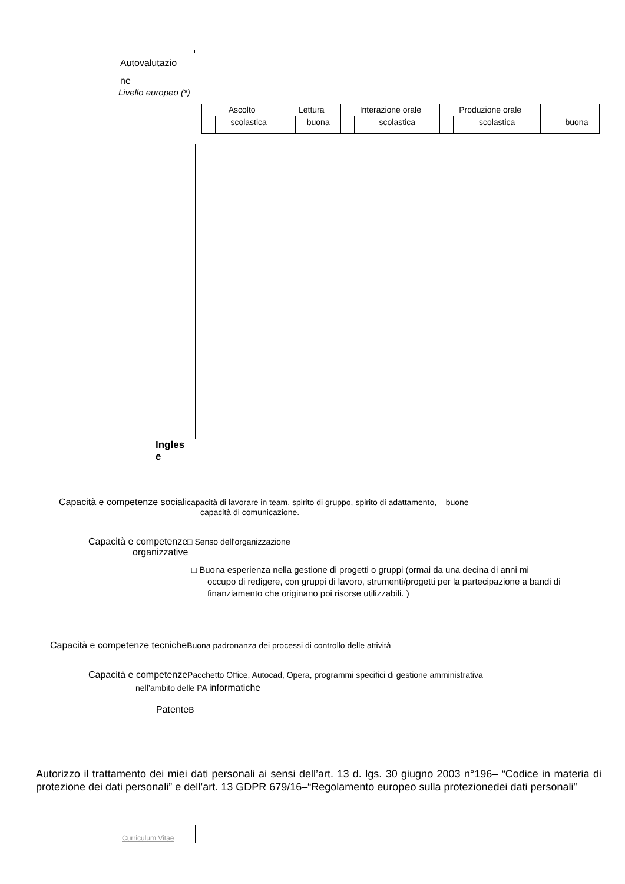Autovalutazio
ne
Livello europeo (*)
| Ascolto | | Lettura | | Interazione orale | | Produzione orale | | | |
| | scolastica | | buona | | scolastica | | scolastica | | buona |
Ingles
e
Capacità e competenze socialicapacità di lavorare in team, spirito di gruppo, spirito di adattamento, buone
capacità di comunicazione.
Capacità e competenze□ Senso dell'organizzazione
organizzative
□ Buona esperienza nella gestione di progetti o gruppi (ormai da una decina di anni mi
occupo di redigere, con gruppi di lavoro, strumenti/progetti per la partecipazione a bandi di finanziamento che originano poi risorse utilizzabili. )
Capacità e competenze tecniche Buona padronanza dei processi di controllo delle attività
Capacità e competenze Pacchetto Office, Autocad, Opera, programmi specifici di gestione amministrativa
nell’ambito delle PA informatiche
PatenteB
Autorizzo il trattamento dei miei dati personali ai sensi dell’art. 13 d. lgs. 30 giugno 2003 n°196– “Codice in materia di protezione dei dati personali” e dell’art. 13 GDPR 679/16–“Regolamento europeo sulla protezionedei dati personali”
Curriculum Vitae